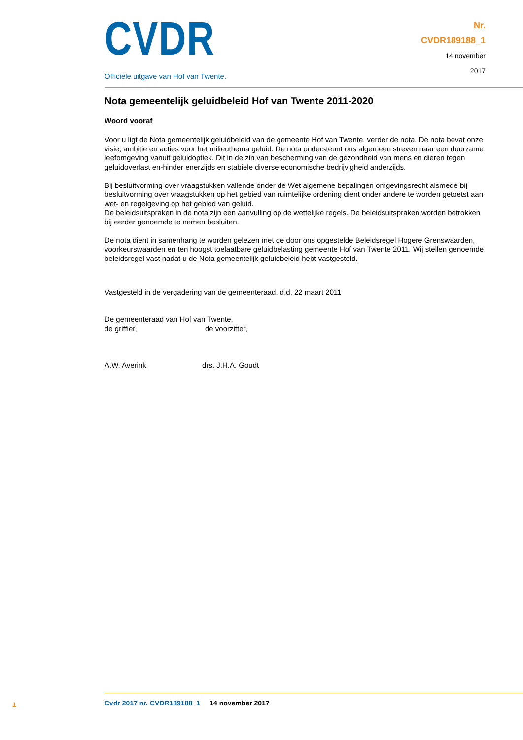CVDR
Officiële uitgave van Hof van Twente.
Nr.
CVDR189188_1
14 november
2017
Nota gemeentelijk geluidbeleid Hof van Twente 2011-2020
Woord vooraf
Voor u ligt de Nota gemeentelijk geluidbeleid van de gemeente Hof van Twente, verder de nota. De nota bevat onze visie, ambitie en acties voor het milieuthema geluid. De nota ondersteunt ons algemeen streven naar een duurzame leefomgeving vanuit geluidoptiek. Dit in de zin van bescherming van de gezondheid van mens en dieren tegen geluidoverlast en-hinder enerzijds en stabiele diverse economische bedrijvigheid anderzijds.
Bij besluitvorming over vraagstukken vallende onder de Wet algemene bepalingen omgevingsrecht alsmede bij besluitvorming over vraagstukken op het gebied van ruimtelijke ordening dient onder andere te worden getoetst aan wet- en regelgeving op het gebied van geluid.
De beleidsuitspraken in de nota zijn een aanvulling op de wettelijke regels. De beleidsuitspraken worden betrokken bij eerder genoemde te nemen besluiten.
De nota dient in samenhang te worden gelezen met de door ons opgestelde Beleidsregel Hogere Grenswaarden, voorkeurswaarden en ten hoogst toelaatbare geluidbelasting gemeente Hof van Twente 2011. Wij stellen genoemde beleidsregel vast nadat u de Nota gemeentelijk geluidbeleid hebt vastgesteld.
Vastgesteld in de vergadering van de gemeenteraad, d.d. 22 maart 2011
De gemeenteraad van Hof van Twente,
de griffier, de voorzitter,
A.W. Averink drs. J.H.A. Goudt
1
Cvdr 2017 nr. CVDR189188_1 14 november 2017